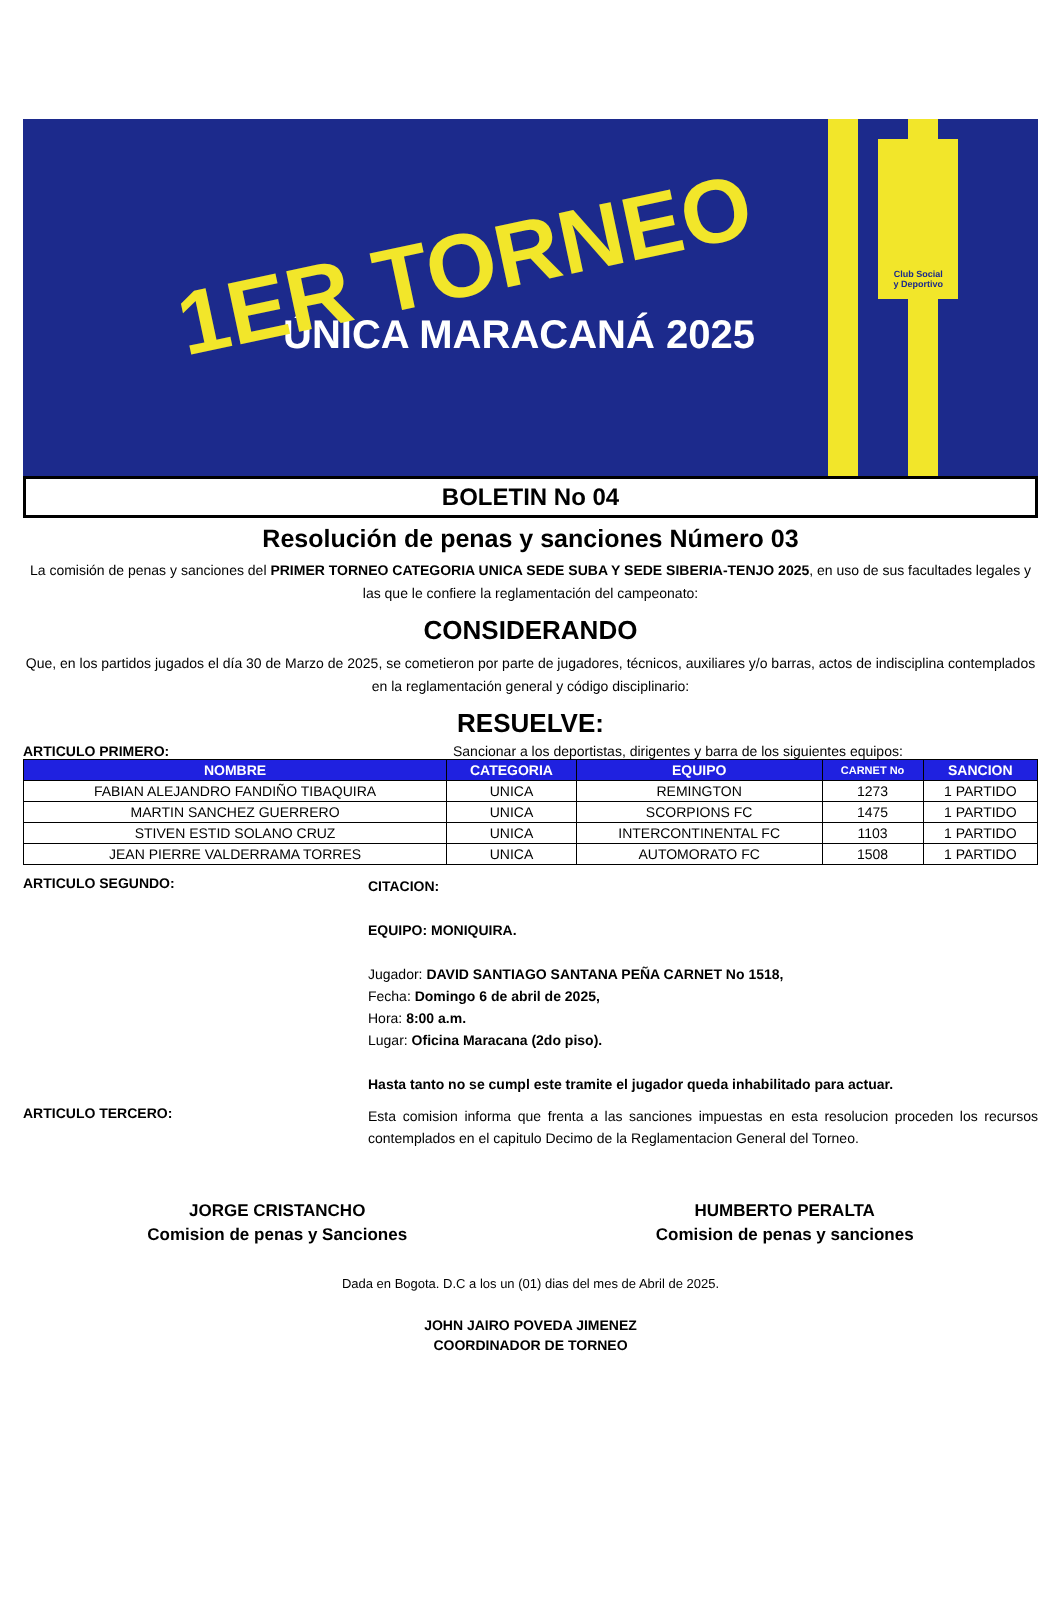Club Social
y Deportivo
1ER TORNEO
ÚNICA MARACANÁ 2025
BOLETIN No 04
Resolución de penas y sanciones Número 03
La comisión de penas y sanciones del PRIMER TORNEO CATEGORIA UNICA SEDE SUBA Y SEDE SIBERIA-TENJO 2025, en uso de sus facultades legales y las que le confiere la reglamentación del campeonato:
CONSIDERANDO
Que, en los partidos jugados el día 30 de Marzo de 2025, se cometieron por parte de jugadores, técnicos, auxiliares y/o barras, actos de indisciplina contemplados en la reglamentación general y código disciplinario:
RESUELVE:
ARTICULO PRIMERO: Sancionar a los deportistas, dirigentes y barra de los siguientes equipos:
| NOMBRE | CATEGORIA | EQUIPO | CARNET No | SANCION |
| --- | --- | --- | --- | --- |
| FABIAN ALEJANDRO FANDIÑO TIBAQUIRA | UNICA | REMINGTON | 1273 | 1 PARTIDO |
| MARTIN SANCHEZ GUERRERO | UNICA | SCORPIONS FC | 1475 | 1 PARTIDO |
| STIVEN ESTID SOLANO CRUZ | UNICA | INTERCONTINENTAL FC | 1103 | 1 PARTIDO |
| JEAN PIERRE VALDERRAMA TORRES | UNICA | AUTOMORATO FC | 1508 | 1 PARTIDO |
ARTICULO SEGUNDO:
CITACION:
EQUIPO: MONIQUIRA.
Jugador: DAVID SANTIAGO SANTANA PEÑA CARNET No 1518,
Fecha: Domingo 6 de abril de 2025,
Hora: 8:00 a.m.
Lugar: Oficina Maracana (2do piso).
Hasta tanto no se cumpl este tramite el jugador queda inhabilitado para actuar.
ARTICULO TERCERO:
Esta comision informa que frenta a las sanciones impuestas en esta resolucion proceden los recursos contemplados en el capitulo Decimo de la Reglamentacion General del Torneo.
JORGE CRISTANCHO
Comision de penas y Sanciones
HUMBERTO PERALTA
Comision de penas y sanciones
Dada en Bogota. D.C a los un (01) dias del mes de Abril de 2025.
JOHN JAIRO POVEDA JIMENEZ
COORDINADOR DE TORNEO